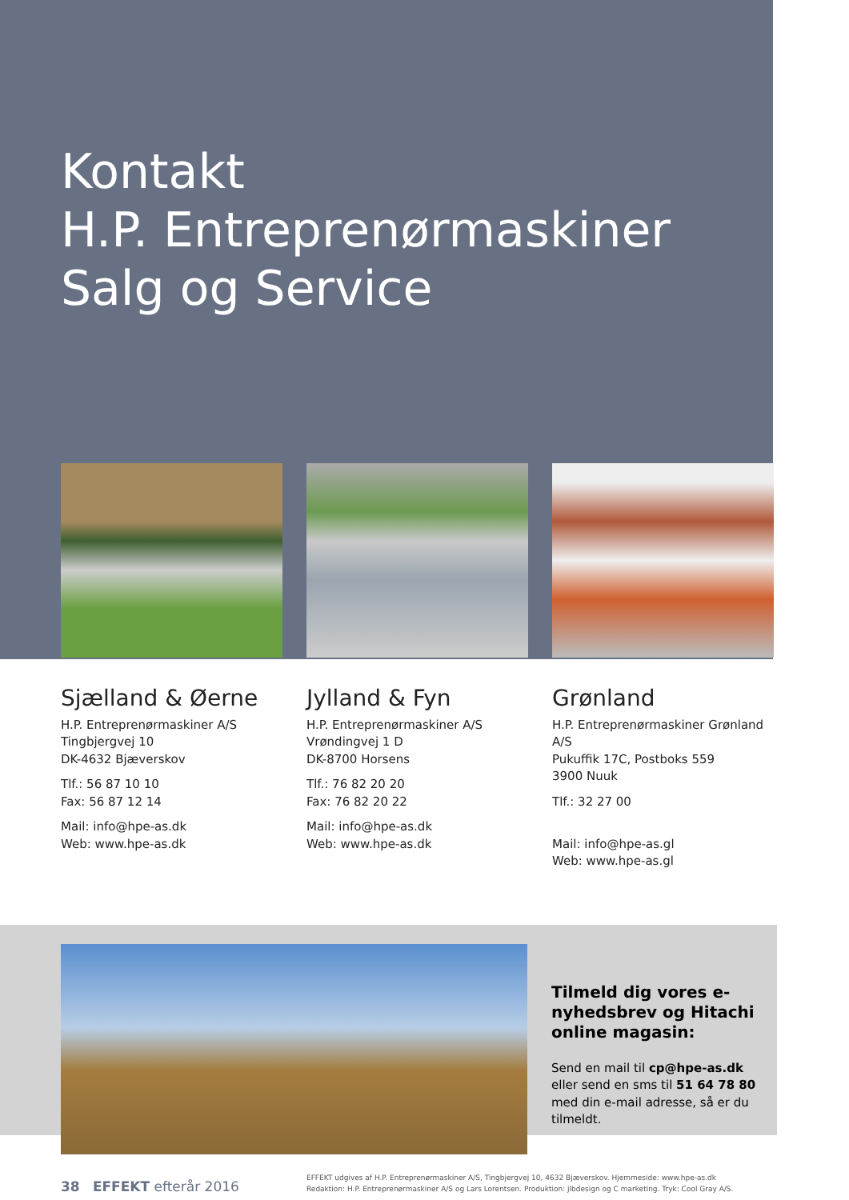Kontakt
H.P. Entreprenørmaskiner
Salg og Service
Sjælland & Øerne
H.P. Entreprenørmaskiner A/S
Tingbjergvej 10
DK-4632 Bjæverskov
Tlf.: 56 87 10 10
Fax: 56 87 12 14
Mail: info@hpe-as.dk
Web: www.hpe-as.dk
Jylland & Fyn
H.P. Entreprenørmaskiner A/S
Vrøndingvej 1 D
DK-8700 Horsens
Tlf.: 76 82 20 20
Fax: 76 82 20 22
Mail: info@hpe-as.dk
Web: www.hpe-as.dk
Grønland
H.P. Entreprenørmaskiner Grønland A/S
Pukuffik 17C, Postboks 559
3900 Nuuk
Tlf.: 32 27 00
Mail: info@hpe-as.gl
Web: www.hpe-as.gl
Tilmeld dig vores e-nyhedsbrev og Hitachi online magasin:
Send en mail til cp@hpe-as.dk eller send en sms til 51 64 78 80 med din e-mail adresse, så er du tilmeldt.
38 EFFEKT efterår 2016
EFFEKT udgives af H.P. Entreprenørmaskiner A/S, Tingbjergvej 10, 4632 Bjæverskov. Hjemmeside: www.hpe-as.dk
Redaktion: H.P. Entreprenørmaskiner A/S og Lars Lorentsen. Produktion: jlbdesign og C marketing. Tryk: Cool Gray A/S.